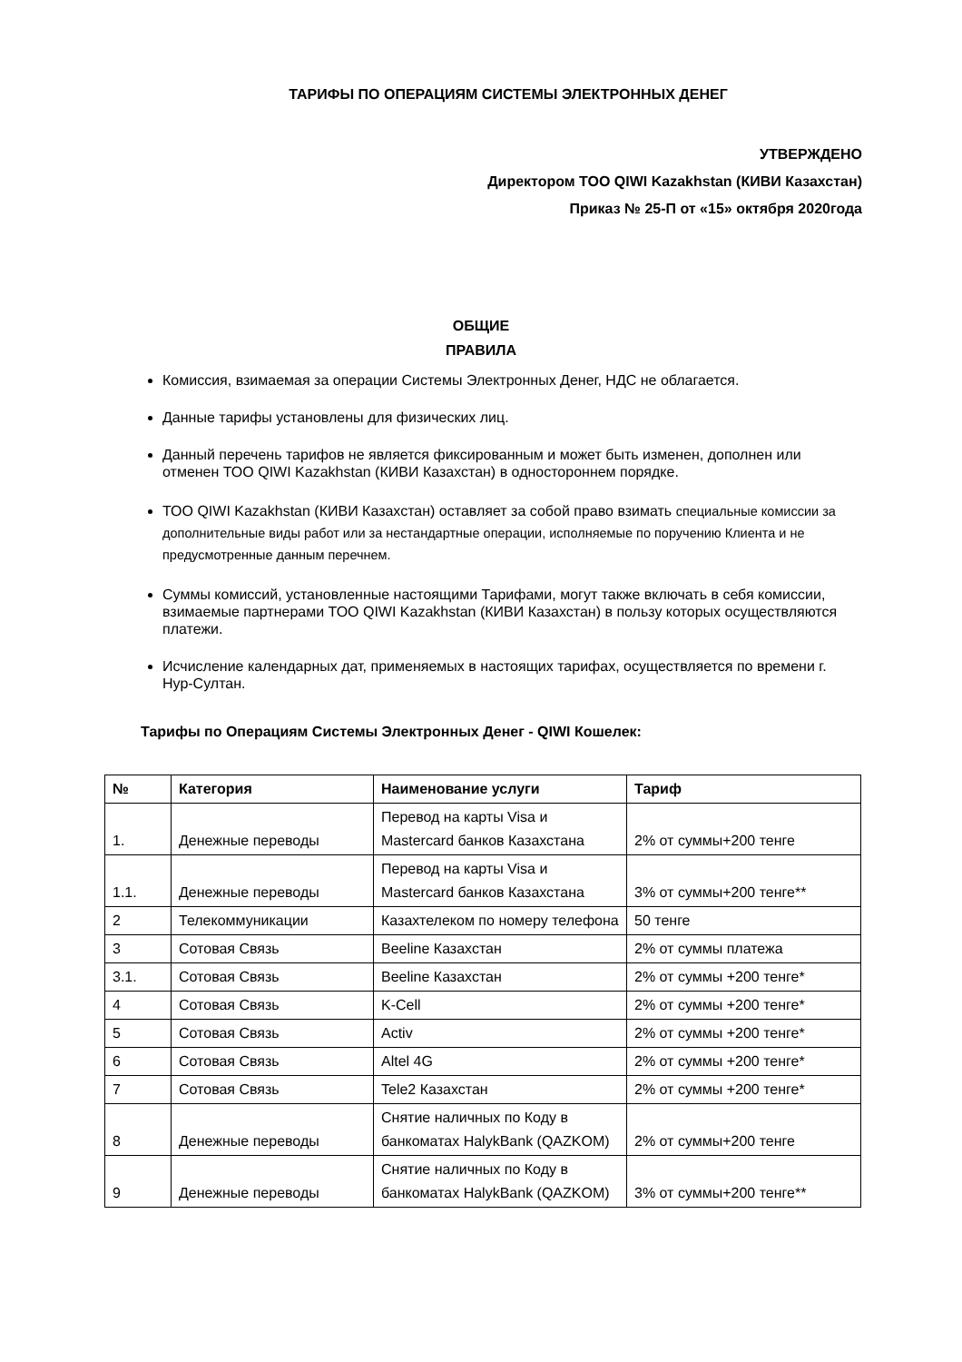ТАРИФЫ ПО ОПЕРАЦИЯМ СИСТЕМЫ ЭЛЕКТРОННЫХ ДЕНЕГ
УТВЕРЖДЕНО
Директором ТОО QIWI Kazakhstan (КИВИ Казахстан)
Приказ № 25-П от «15» октября 2020года
ОБЩИЕ
ПРАВИЛА
Комиссия, взимаемая за операции Системы Электронных Денег, НДС не облагается.
Данные тарифы установлены для физических лиц.
Данный перечень тарифов не является фиксированным и может быть изменен, дополнен или отменен ТОО QIWI Kazakhstan (КИВИ Казахстан) в одностороннем порядке.
ТОО QIWI Kazakhstan (КИВИ Казахстан) оставляет за собой право взимать специальные комиссии за дополнительные виды работ или за нестандартные операции, исполняемые по поручению Клиента и не предусмотренные данным перечнем.
Суммы комиссий, установленные настоящими Тарифами, могут также включать в себя комиссии, взимаемые партнерами ТОО QIWI Kazakhstan (КИВИ Казахстан) в пользу которых осуществляются платежи.
Исчисление календарных дат, применяемых в настоящих тарифах, осуществляется по времени г. Нур-Султан.
Тарифы по Операциям Системы Электронных Денег - QIWI Кошелек:
| № | Категория | Наименование услуги | Тариф |
| --- | --- | --- | --- |
| 1. | Денежные переводы | Перевод на карты Visa и Mastercard банков Казахстана | 2% от суммы+200 тенге |
| 1.1. | Денежные переводы | Перевод на карты Visa и Mastercard банков Казахстана | 3% от суммы+200 тенге** |
| 2 | Телекоммуникации | Казахтелеком по номеру телефона | 50 тенге |
| 3 | Сотовая Связь | Beeline Казахстан | 2% от суммы платежа |
| 3.1. | Сотовая Связь | Beeline Казахстан | 2% от суммы +200 тенге* |
| 4 | Сотовая Связь | K-Cell | 2% от суммы +200 тенге* |
| 5 | Сотовая Связь | Activ | 2% от суммы +200 тенге* |
| 6 | Сотовая Связь | Altel 4G | 2% от суммы +200 тенге* |
| 7 | Сотовая Связь | Tele2 Казахстан | 2% от суммы +200 тенге* |
| 8 | Денежные переводы | Снятие наличных по Коду в банкоматах HalykBank (QAZKOM) | 2% от суммы+200 тенге |
| 9 | Денежные переводы | Снятие наличных по Коду в банкоматах HalykBank (QAZKOM) | 3% от суммы+200 тенге** |